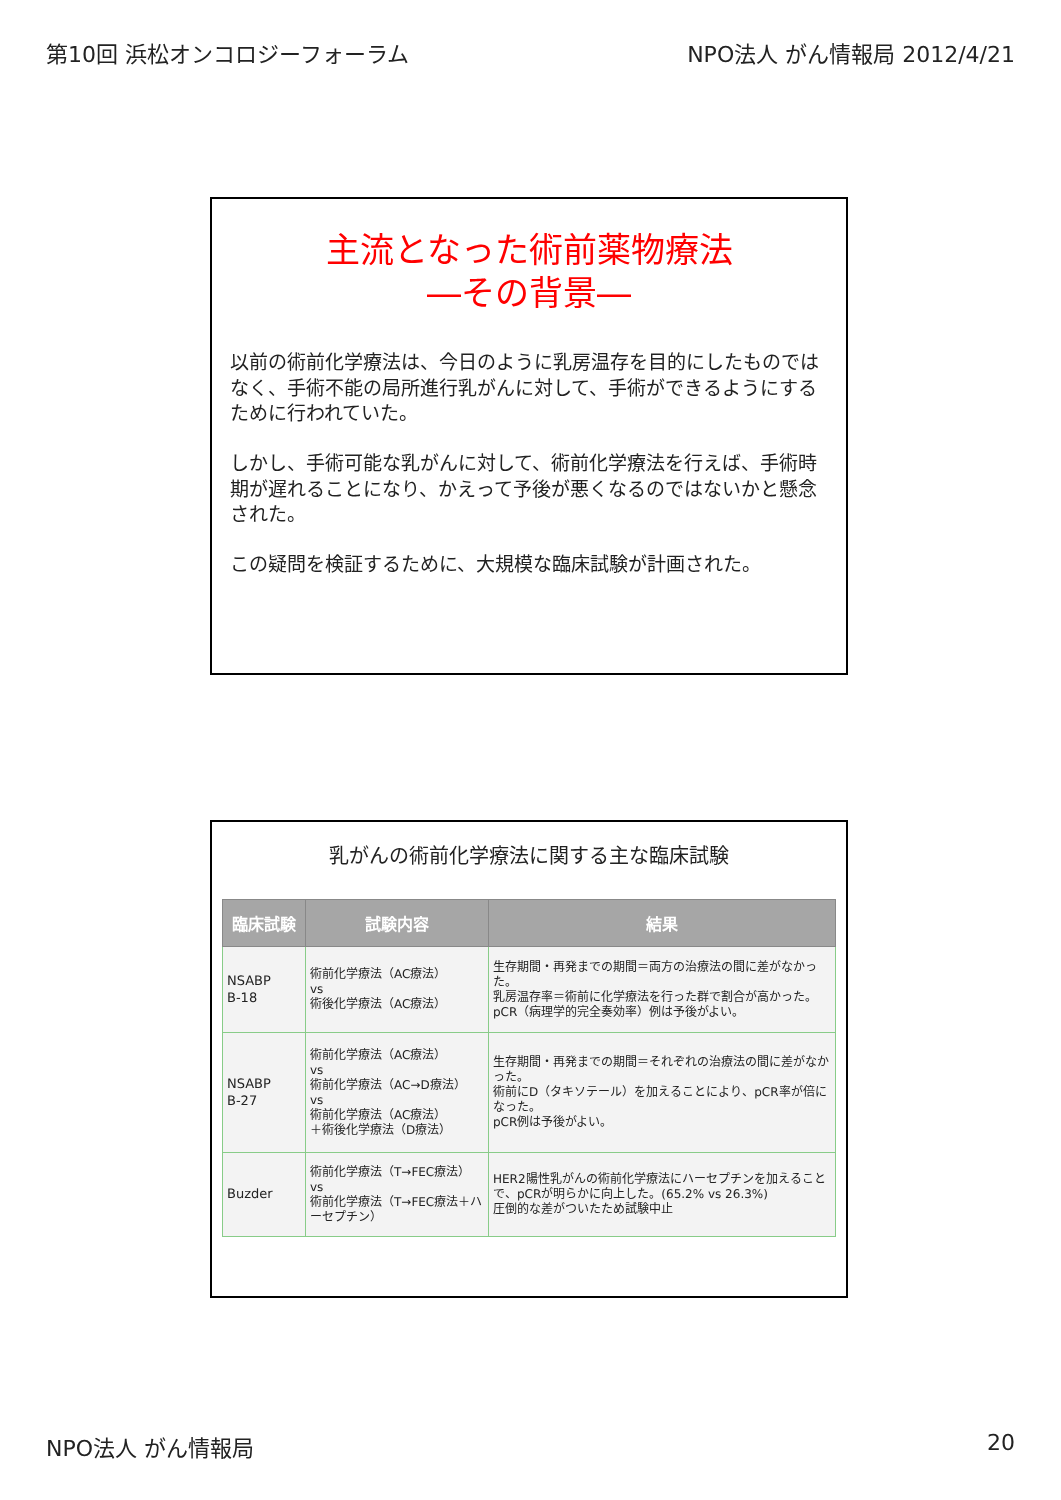第10回 浜松オンコロジーフォーラム NPO法人 がん情報局 2012/4/21
主流となった術前薬物療法
―その背景―
以前の術前化学療法は、今日のように乳房温存を目的にしたものではなく、手術不能の局所進行乳がんに対して、手術ができるようにするために行われていた。
しかし、手術可能な乳がんに対して、術前化学療法を行えば、手術時期が遅れることになり、かえって予後が悪くなるのではないかと懸念された。
この疑問を検証するために、大規模な臨床試験が計画された。
乳がんの術前化学療法に関する主な臨床試験
| 臨床試験 | 試験内容 | 結果 |
| --- | --- | --- |
| NSABP B-18 | 術前化学療法（AC療法） vs 術後化学療法（AC療法） | 生存期間・再発までの期間＝両方の治療法の間に差がなかった。 乳房温存率＝術前に化学療法を行った群で割合が高かった。 pCR（病理学的完全奏効率）例は予後がよい。 |
| NSABP B-27 | 術前化学療法（AC療法） vs 術前化学療法（AC→D療法） vs 術前化学療法（AC療法） ＋術後化学療法（D療法） | 生存期間・再発までの期間＝それぞれの治療法の間に差がなかった。 術前にD（タキソテール）を加えることにより、pCR率が倍になった。 pCR例は予後がよい。 |
| Buzder | 術前化学療法（T→FEC療法） vs 術前化学療法（T→FEC療法＋ハーセプチン） | HER2陽性乳がんの術前化学療法にハーセプチンを加えることで、pCRが明らかに向上した。(65.2% vs 26.3%) 圧倒的な差がついたため試験中止 |
NPO法人 がん情報局 20